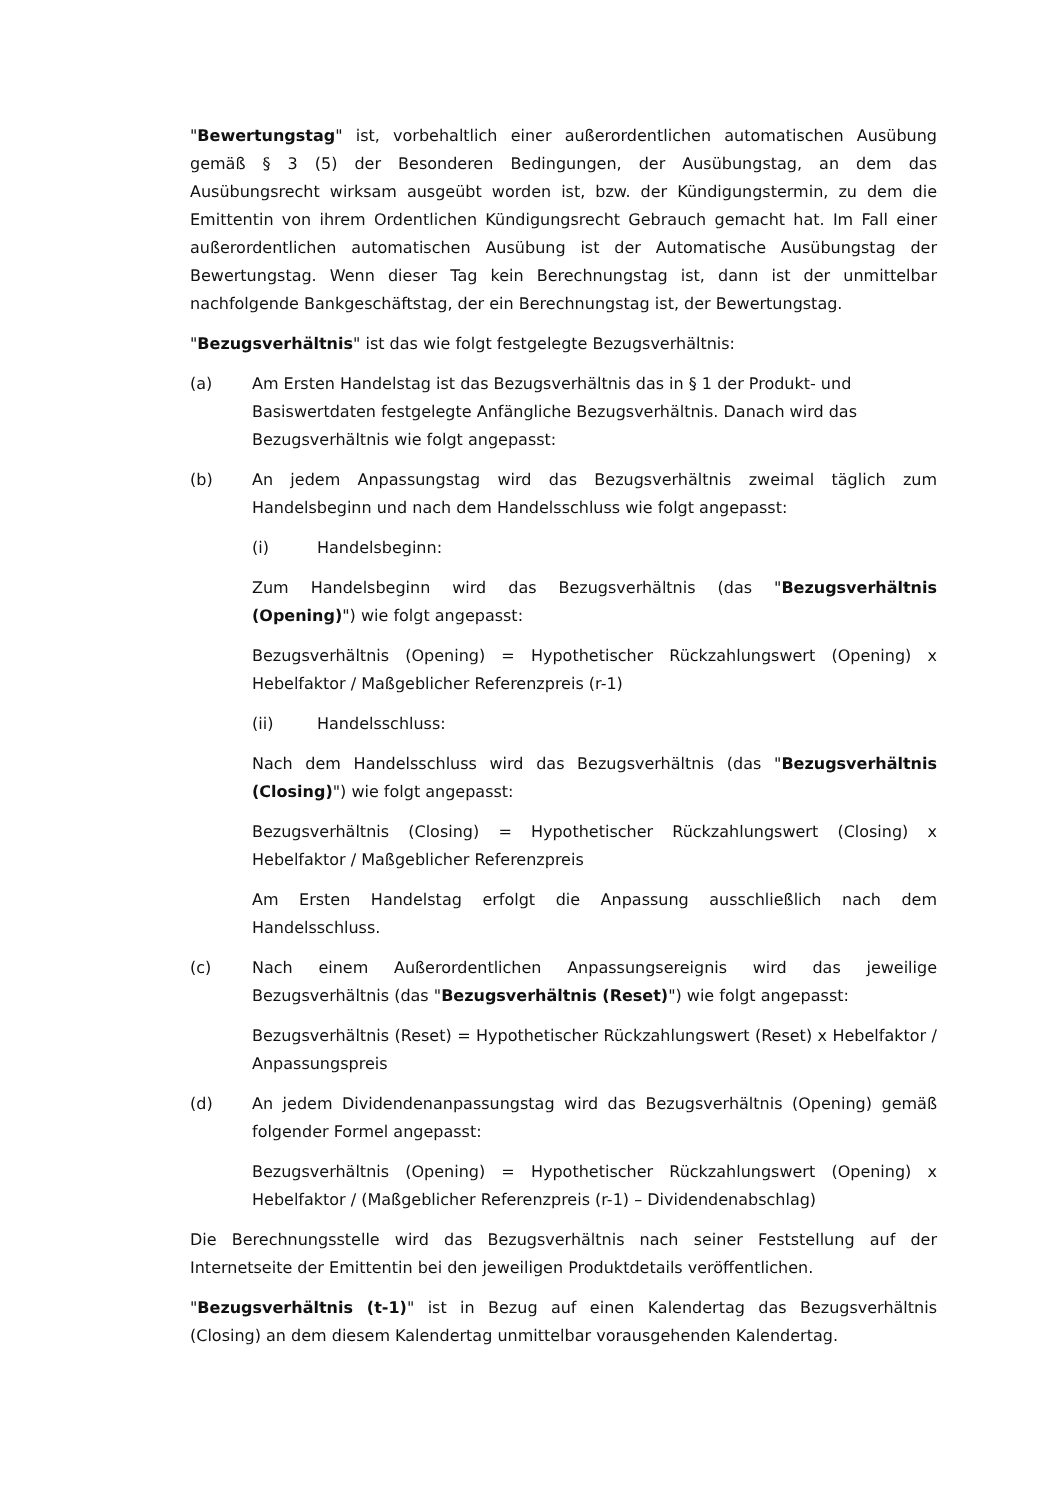"Bewertungstag" ist, vorbehaltlich einer außerordentlichen automatischen Ausübung gemäß § 3 (5) der Besonderen Bedingungen, der Ausübungstag, an dem das Ausübungsrecht wirksam ausgeübt worden ist, bzw. der Kündigungstermin, zu dem die Emittentin von ihrem Ordentlichen Kündigungsrecht Gebrauch gemacht hat. Im Fall einer außerordentlichen automatischen Ausübung ist der Automatische Ausübungstag der Bewertungstag. Wenn dieser Tag kein Berechnungstag ist, dann ist der unmittelbar nachfolgende Bankgeschäftstag, der ein Berechnungstag ist, der Bewertungstag.
"Bezugsverhältnis" ist das wie folgt festgelegte Bezugsverhältnis:
(a) Am Ersten Handelstag ist das Bezugsverhältnis das in § 1 der Produkt- und Basiswertdaten festgelegte Anfängliche Bezugsverhältnis. Danach wird das Bezugsverhältnis wie folgt angepasst:
(b) An jedem Anpassungstag wird das Bezugsverhältnis zweimal täglich zum Handelsbeginn und nach dem Handelsschluss wie folgt angepasst:
(i) Handelsbeginn:
Zum Handelsbeginn wird das Bezugsverhältnis (das "Bezugsverhältnis (Opening)") wie folgt angepasst:
Bezugsverhältnis (Opening) = Hypothetischer Rückzahlungswert (Opening) x Hebelfaktor / Maßgeblicher Referenzpreis (r-1)
(ii) Handelsschluss:
Nach dem Handelsschluss wird das Bezugsverhältnis (das "Bezugsverhältnis (Closing)") wie folgt angepasst:
Bezugsverhältnis (Closing) = Hypothetischer Rückzahlungswert (Closing) x Hebelfaktor / Maßgeblicher Referenzpreis
Am Ersten Handelstag erfolgt die Anpassung ausschließlich nach dem Handelsschluss.
(c) Nach einem Außerordentlichen Anpassungsereignis wird das jeweilige Bezugsverhältnis (das "Bezugsverhältnis (Reset)") wie folgt angepasst:
Bezugsverhältnis (Reset) = Hypothetischer Rückzahlungswert (Reset) x Hebelfaktor / Anpassungspreis
(d) An jedem Dividendenanpassungstag wird das Bezugsverhältnis (Opening) gemäß folgender Formel angepasst:
Bezugsverhältnis (Opening) = Hypothetischer Rückzahlungswert (Opening) x Hebelfaktor / (Maßgeblicher Referenzpreis (r-1) – Dividendenabschlag)
Die Berechnungsstelle wird das Bezugsverhältnis nach seiner Feststellung auf der Internetseite der Emittentin bei den jeweiligen Produktdetails veröffentlichen.
"Bezugsverhältnis (t-1)" ist in Bezug auf einen Kalendertag das Bezugsverhältnis (Closing) an dem diesem Kalendertag unmittelbar vorausgehenden Kalendertag.